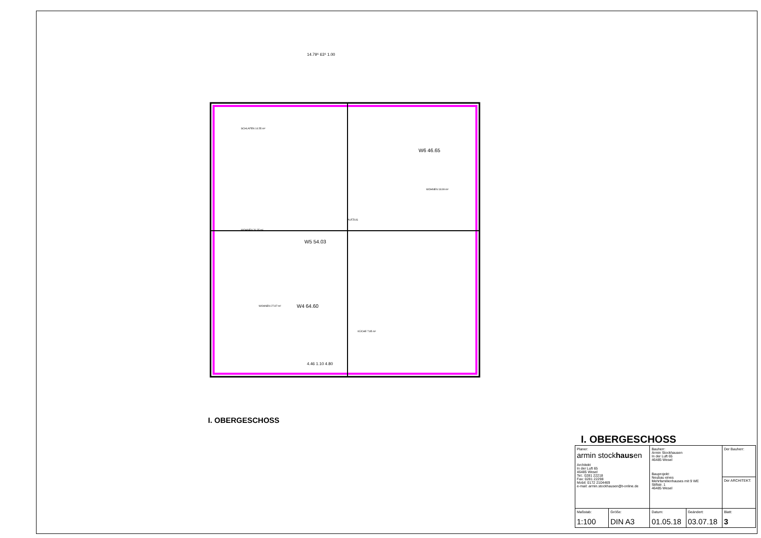W5 54.03
W6 46.65
W4 64.60
SCHLAFEN 14.55 m²
WOHNEN 26.35 m²
WOHNEN 27.87 m²
WOHNEN 18.99 m²
KÜCHE 7.85 m²
AUFZUG
14.79⁵ 63⁵ 1.00
4.46 1.10 4.80
I. OBERGESCHOSS
I. OBERGESCHOSS
| Planer: armin stock haus en Architekt In der Luft 65 46485 Wesel Tel.: 0281 22218 Fax: 0281 22298 Mobil: 0172 2104469 e-mail: armin.stockhausen@t-online.de | | Bauherr: Armin Stockhausen In der Luft 65 46485 Wesel Bauprojekt: Neubau eines Mehrfamilienhauses mit 9 WE Stiftstr. 1 46485 Wesel | | Der Bauherr: |
| | | | | Der ARCHITEKT: |
| Maßstab: 1:100 | Größe: DIN A3 | Datum: 01.05.18 | Geändert: 03.07.18 | Blatt: 3 |